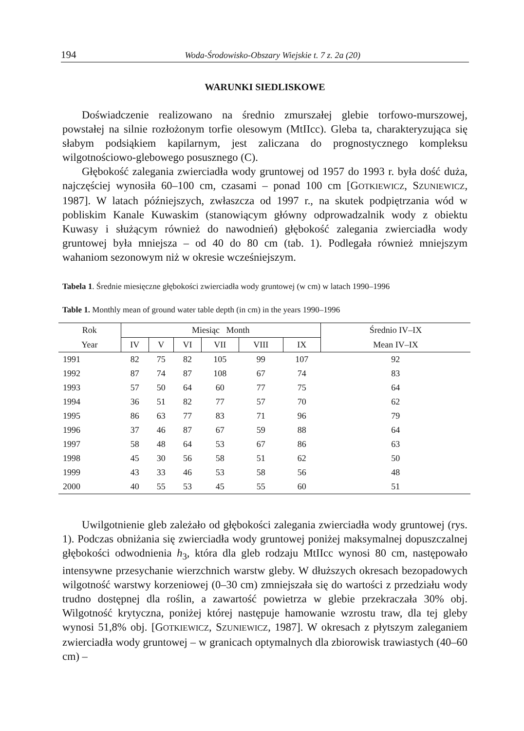194 Woda-Środowisko-Obszary Wiejskie t. 7 z. 2a (20)
WARUNKI SIEDLISKOWE
Doświadczenie realizowano na średnio zmurszałej glebie torfowo-murszowej, powstałej na silnie rozłożonym torfie olesowym (MtIIcc). Gleba ta, charakteryzu­jąca się słabym podsiąkiem kapilarnym, jest zaliczana do prognostycznego kom­pleksu wilgotnościowo-glebowego posusznego (C).
Głębokość zalegania zwierciadła wody gruntowej od 1957 do 1993 r. była dość duża, najczęściej wynosiła 60–100 cm, czasami – ponad 100 cm [GOTKIEWICZ, SZUNIEWICZ, 1987]. W latach późniejszych, zwłaszcza od 1997 r., na skutek pod­piętrzania wód w pobliskim Kanale Kuwaskim (stanowiącym główny odprowa­dzalnik wody z obiektu Kuwasy i służącym również do nawodnień) głębokość zalegania zwierciadła wody gruntowej była mniejsza – od 40 do 80 cm (tab. 1). Podlegała również mniejszym wahaniom sezonowym niż w okresie wcześniejszym.
Tabela 1. Średnie miesięczne głębokości zwierciadła wody gruntowej (w cm) w latach 1990–1996
Table 1. Monthly mean of ground water table depth (in cm) in the years 1990–1996
| Rok | Miesiąc Month | | | | | | Średnio IV–IX |
| --- | --- | --- | --- | --- | --- | --- | --- |
| Year | IV | V | VI | VII | VIII | IX | Mean IV–IX |
| 1991 | 82 | 75 | 82 | 105 | 99 | 107 | 92 |
| 1992 | 87 | 74 | 87 | 108 | 67 | 74 | 83 |
| 1993 | 57 | 50 | 64 | 60 | 77 | 75 | 64 |
| 1994 | 36 | 51 | 82 | 77 | 57 | 70 | 62 |
| 1995 | 86 | 63 | 77 | 83 | 71 | 96 | 79 |
| 1996 | 37 | 46 | 87 | 67 | 59 | 88 | 64 |
| 1997 | 58 | 48 | 64 | 53 | 67 | 86 | 63 |
| 1998 | 45 | 30 | 56 | 58 | 51 | 62 | 50 |
| 1999 | 43 | 33 | 46 | 53 | 58 | 56 | 48 |
| 2000 | 40 | 55 | 53 | 45 | 55 | 60 | 51 |
Uwilgotnienie gleb zależało od głębokości zalegania zwierciadła wody grun­towej (rys. 1). Podczas obniżania się zwierciadła wody gruntowej poniżej maksy­malnej dopuszczalnej głębokości odwodnienia h<sub>3</sub>, która dla gleb rodzaju MtIIcc wynosi 80 cm, następowało intensywne przesychanie wierzchnich warstw gleby. W dłuższych okresach bezopadowych wilgotność warstwy korzeniowej (0–30 cm) zmniejszała się do wartości z przedziału wody trudno dostępnej dla roślin, a zawar­tość powietrza w glebie przekraczała 30% obj. Wilgotność krytyczna, poniżej któ­rej następuje hamowanie wzrostu traw, dla tej gleby wynosi 51,8% obj. [GOTKIE­WICZ, SZUNIEWICZ, 1987]. W okresach z płytszym zaleganiem zwierciadła wody gruntowej – w granicach optymalnych dla zbiorowisk trawiastych (40–60 cm) –